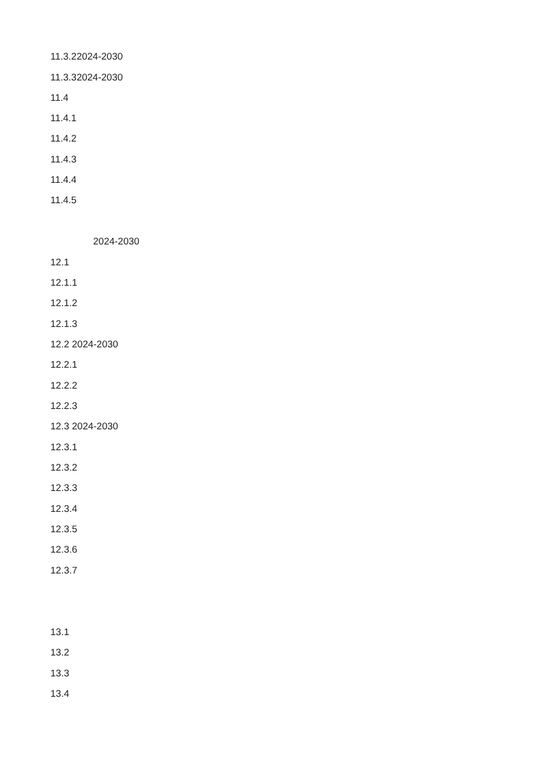11.3.22024-2030
11.3.32024-2030
11.4
11.4.1
11.4.2
11.4.3
11.4.4
11.4.5
2024-2030
12.1
12.1.1
12.1.2
12.1.3
12.2 2024-2030
12.2.1
12.2.2
12.2.3
12.3 2024-2030
12.3.1
12.3.2
12.3.3
12.3.4
12.3.5
12.3.6
12.3.7
13.1
13.2
13.3
13.4